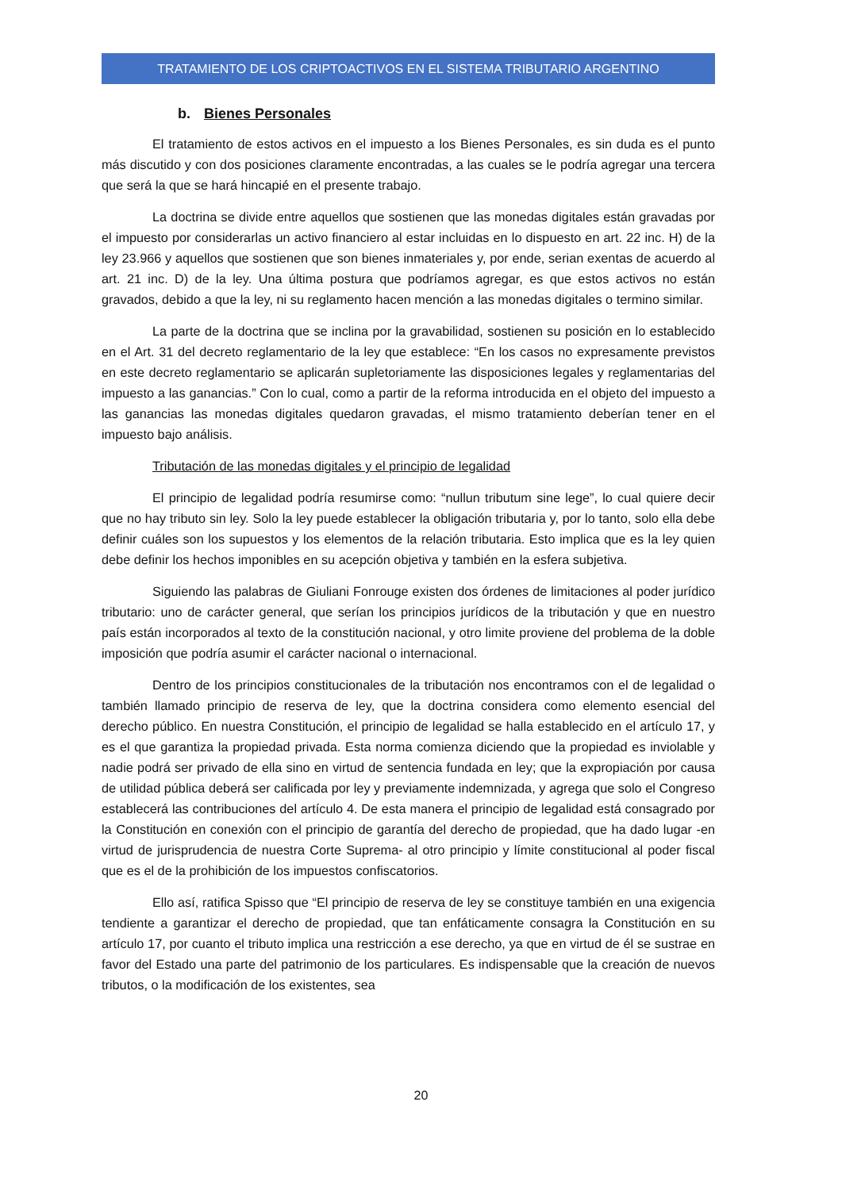TRATAMIENTO DE LOS CRIPTOACTIVOS EN EL SISTEMA TRIBUTARIO ARGENTINO
b. Bienes Personales
El tratamiento de estos activos en el impuesto a los Bienes Personales, es sin duda es el punto más discutido y con dos posiciones claramente encontradas, a las cuales se le podría agregar una tercera que será la que se hará hincapié en el presente trabajo.
La doctrina se divide entre aquellos que sostienen que las monedas digitales están gravadas por el impuesto por considerarlas un activo financiero al estar incluidas en lo dispuesto en art. 22 inc. H) de la ley 23.966 y aquellos que sostienen que son bienes inmateriales y, por ende, serian exentas de acuerdo al art. 21 inc. D) de la ley. Una última postura que podríamos agregar, es que estos activos no están gravados, debido a que la ley, ni su reglamento hacen mención a las monedas digitales o termino similar.
La parte de la doctrina que se inclina por la gravabilidad, sostienen su posición en lo establecido en el Art. 31 del decreto reglamentario de la ley que establece: “En los casos no expresamente previstos en este decreto reglamentario se aplicarán supletoriamente las disposiciones legales y reglamentarias del impuesto a las ganancias.” Con lo cual, como a partir de la reforma introducida en el objeto del impuesto a las ganancias las monedas digitales quedaron gravadas, el mismo tratamiento deberían tener en el impuesto bajo análisis.
Tributación de las monedas digitales y el principio de legalidad
El principio de legalidad podría resumirse como: “nullun tributum sine lege”, lo cual quiere decir que no hay tributo sin ley. Solo la ley puede establecer la obligación tributaria y, por lo tanto, solo ella debe definir cuáles son los supuestos y los elementos de la relación tributaria. Esto implica que es la ley quien debe definir los hechos imponibles en su acepción objetiva y también en la esfera subjetiva.
Siguiendo las palabras de Giuliani Fonrouge existen dos órdenes de limitaciones al poder jurídico tributario: uno de carácter general, que serían los principios jurídicos de la tributación y que en nuestro país están incorporados al texto de la constitución nacional, y otro limite proviene del problema de la doble imposición que podría asumir el carácter nacional o internacional.
Dentro de los principios constitucionales de la tributación nos encontramos con el de legalidad o también llamado principio de reserva de ley, que la doctrina considera como elemento esencial del derecho público. En nuestra Constitución, el principio de legalidad se halla establecido en el artículo 17, y es el que garantiza la propiedad privada. Esta norma comienza diciendo que la propiedad es inviolable y nadie podrá ser privado de ella sino en virtud de sentencia fundada en ley; que la expropiación por causa de utilidad pública deberá ser calificada por ley y previamente indemnizada, y agrega que solo el Congreso establecerá las contribuciones del artículo 4. De esta manera el principio de legalidad está consagrado por la Constitución en conexión con el principio de garantía del derecho de propiedad, que ha dado lugar -en virtud de jurisprudencia de nuestra Corte Suprema- al otro principio y límite constitucional al poder fiscal que es el de la prohibición de los impuestos confiscatorios.
Ello así, ratifica Spisso que “El principio de reserva de ley se constituye también en una exigencia tendiente a garantizar el derecho de propiedad, que tan enfáticamente consagra la Constitución en su artículo 17, por cuanto el tributo implica una restricción a ese derecho, ya que en virtud de él se sustrae en favor del Estado una parte del patrimonio de los particulares. Es indispensable que la creación de nuevos tributos, o la modificación de los existentes, sea
20